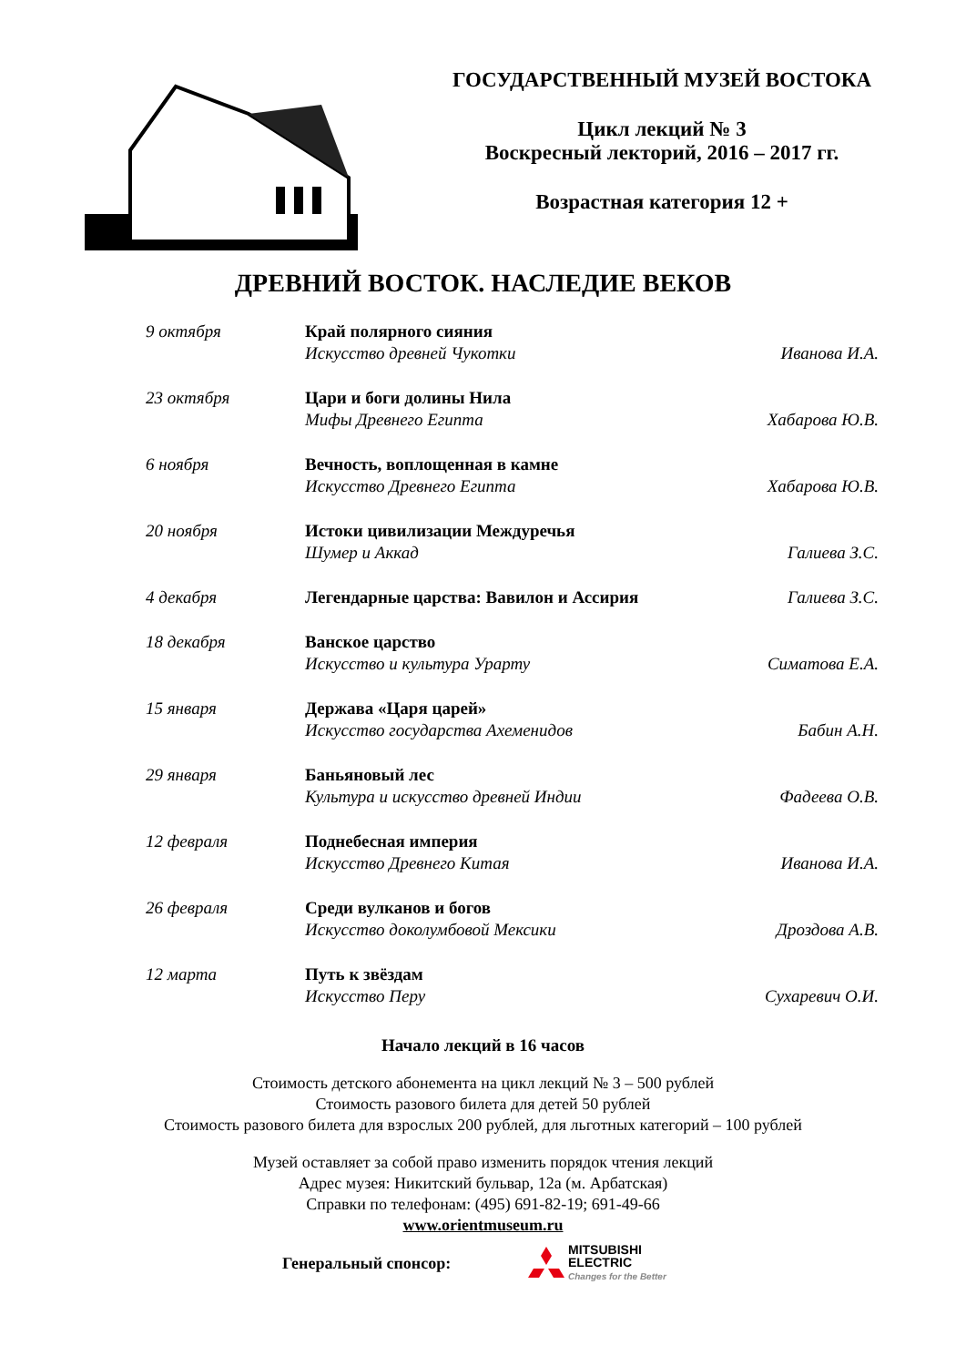ГОСУДАРСТВЕННЫЙ МУЗЕЙ ВОСТОКА
Цикл лекций № 3
Воскресный лекторий, 2016 – 2017 гг.
Возрастная категория 12 +
ДРЕВНИЙ ВОСТОК. НАСЛЕДИЕ ВЕКОВ
| 9 октября | Край полярного сияния Искусство древней Чукотки | Иванова И.А. |
| 23 октября | Цари и боги долины Нила Мифы Древнего Египта | Хабарова Ю.В. |
| 6 ноября | Вечность, воплощенная в камне Искусство Древнего Египта | Хабарова Ю.В. |
| 20 ноября | Истоки цивилизации Междуречья Шумер и Аккад | Галиева З.С. |
| 4 декабря | Легендарные царства: Вавилон и Ассирия | Галиева З.С. |
| 18 декабря | Ванское царство Искусство и культура Урарту | Симатова Е.А. |
| 15 января | Держава «Царя царей» Искусство государства Ахеменидов | Бабин А.Н. |
| 29 января | Баньяновый лес Культура и искусство древней Индии | Фадеева О.В. |
| 12 февраля | Поднебесная империя Искусство Древнего Китая | Иванова И.А. |
| 26 февраля | Среди вулканов и богов Искусство доколумбовой Мексики | Дроздова А.В. |
| 12 марта | Путь к звёздам Искусство Перу | Сухаревич О.И. |
Начало лекций в 16 часов
Стоимость детского абонемента на цикл лекций № 3 – 500 рублей
Стоимость разового билета для детей 50 рублей
Стоимость разового билета для взрослых 200 рублей, для льготных категорий – 100 рублей
Музей оставляет за собой право изменить порядок чтения лекций
Адрес музея: Никитский бульвар, 12а (м. Арбатская)
Справки по телефонам: (495) 691-82-19; 691-49-66
www.orientmuseum.ru
Генеральный спонсор:
MITSUBISHI
ELECTRIC
Changes for the Better